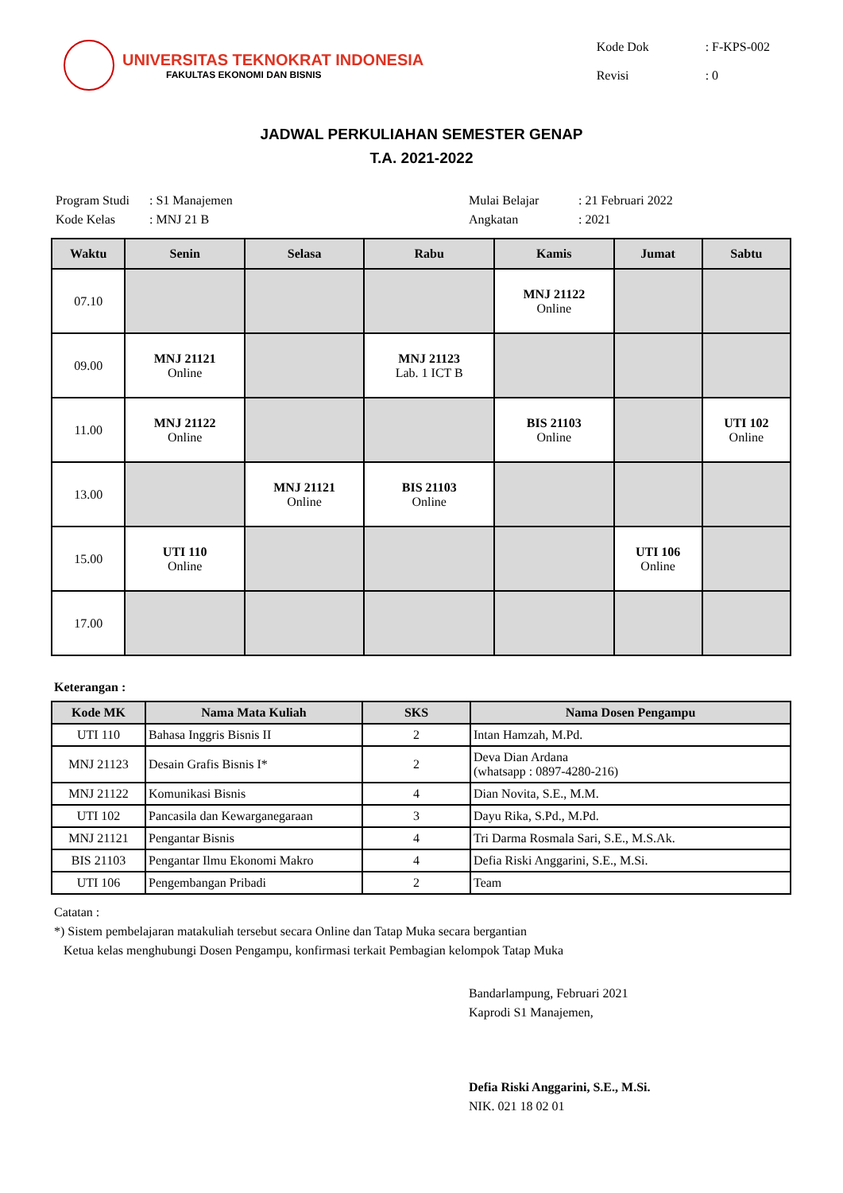UNIVERSITAS TEKNOKRAT INDONESIA
FAKULTAS EKONOMI DAN BISNIS
| Kode Dok | : F-KPS-002 |
| Revisi | : 0 |
JADWAL PERKULIAHAN SEMESTER GENAP
T.A. 2021-2022
| Program Studi | : S1 Manajemen |
| Kode Kelas | : MNJ 21 B |
| Mulai Belajar | : 21 Februari 2022 |
| Angkatan | : 2021 |
| Waktu | Senin | Selasa | Rabu | Kamis | Jumat | Sabtu |
| --- | --- | --- | --- | --- | --- | --- |
| 07.10 | | | | MNJ 21122 Online | | |
| 09.00 | MNJ 21121 Online | | MNJ 21123 Lab. 1 ICT B | | | |
| 11.00 | MNJ 21122 Online | | | BIS 21103 Online | | UTI 102 Online |
| 13.00 | | MNJ 21121 Online | BIS 21103 Online | | | |
| 15.00 | UTI 110 Online | | | | UTI 106 Online | |
| 17.00 | | | | | | |
Keterangan :
| Kode MK | Nama Mata Kuliah | SKS | Nama Dosen Pengampu |
| --- | --- | --- | --- |
| UTI 110 | Bahasa Inggris Bisnis II | 2 | Intan Hamzah, M.Pd. |
| MNJ 21123 | Desain Grafis Bisnis I* | 2 | Deva Dian Ardana (whatsapp : 0897-4280-216) |
| MNJ 21122 | Komunikasi Bisnis | 4 | Dian Novita, S.E., M.M. |
| UTI 102 | Pancasila dan Kewarganegaraan | 3 | Dayu Rika, S.Pd., M.Pd. |
| MNJ 21121 | Pengantar Bisnis | 4 | Tri Darma Rosmala Sari, S.E., M.S.Ak. |
| BIS 21103 | Pengantar Ilmu Ekonomi Makro | 4 | Defia Riski Anggarini, S.E., M.Si. |
| UTI 106 | Pengembangan Pribadi | 2 | Team |
Catatan :
*) Sistem pembelajaran matakuliah tersebut secara Online dan Tatap Muka secara bergantian
Ketua kelas menghubungi Dosen Pengampu, konfirmasi terkait Pembagian kelompok Tatap Muka
Bandarlampung, Februari 2021
Kaprodi S1 Manajemen,
Defia Riski Anggarini, S.E., M.Si.
NIK. 021 18 02 01